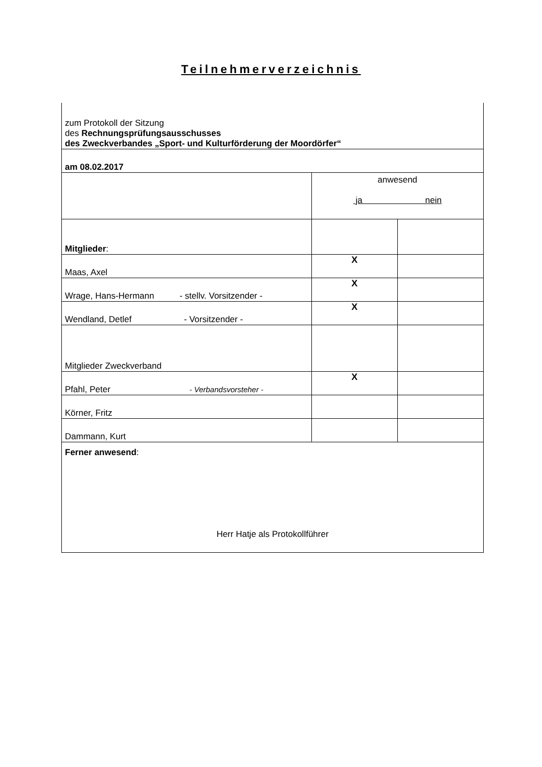Teilnehmerverzeichnis
| zum Protokoll der Sitzung des Rechnungsprüfungsausschusses des Zweckverbandes „Sport- und Kulturförderung der Moordörfer“ | | |
| am 08.02.2017 | | |
| | anwesend ja nein | |
| Mitglieder : | | |
| Maas, Axel | X | |
| Wrage, Hans-Hermann - stellv. Vorsitzender - | X | |
| Wendland, Detlef - Vorsitzender - | X | |
| Mitglieder Zweckverband | | |
| Pfahl, Peter - Verbandsvorsteher - | X | |
| Körner, Fritz | | |
| Dammann, Kurt | | |
| Ferner anwesend : Herr Hatje als Protokollführer | | |